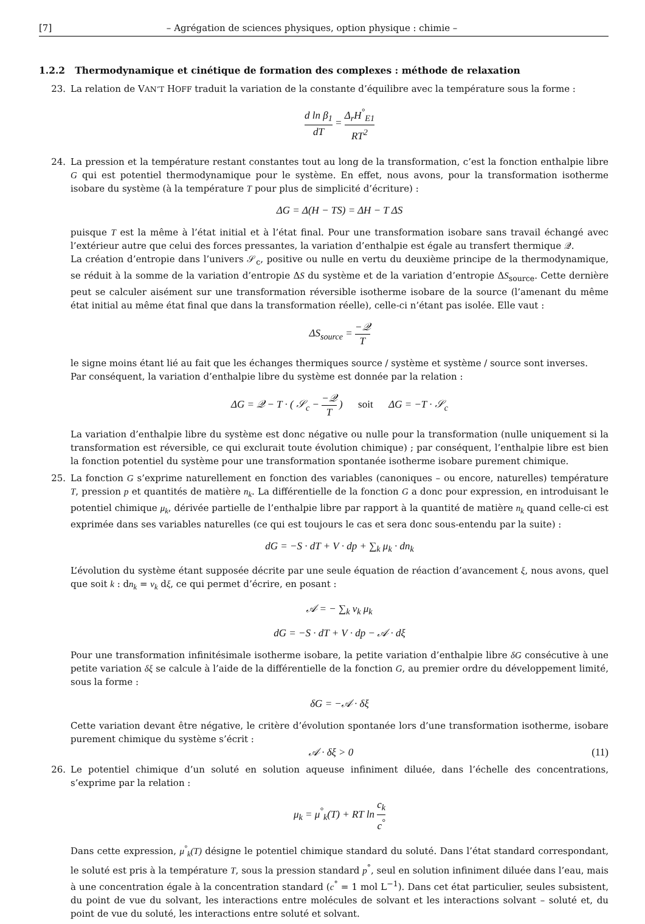[7] – Agrégation de sciences physiques, option physique : chimie –
1.2.2 Thermodynamique et cinétique de formation des complexes : méthode de relaxation
23. La relation de VAN’T HOFF traduit la variation de la constante d’équilibre avec la température sous la forme :
d ln β<sub>1</sub> dT = Δ<sub>r</sub>H<sup>°</sup><sub>E1</sub> RT<sup>2</sup>
24. La pression et la température restant constantes tout au long de la transformation, c’est la fonction enthalpie libre G qui est potentiel thermodynamique pour le système. En effet, nous avons, pour la transformation isotherme isobare du système (à la température T pour plus de simplicité d’écriture) :
ΔG = Δ(H − TS) = ΔH − T ΔS
puisque T est la même à l’état initial et à l’état final. Pour une transformation isobare sans travail échangé avec l’extérieur autre que celui des forces pressantes, la variation d’enthalpie est égale au transfert thermique 𝒬.
La création d’entropie dans l’univers 𝒮<sub>c</sub>, positive ou nulle en vertu du deuxième principe de la thermodynamique, se réduit à la somme de la variation d’entropie ΔS du système et de la variation d’entropie ΔS<sub>source</sub>. Cette dernière peut se calculer aisément sur une transformation réversible isotherme isobare de la source (l’amenant du même état initial au même état final que dans la transformation réelle), celle-ci n’étant pas isolée. Elle vaut :
ΔS<sub>source</sub> = −𝒬 T
le signe moins étant lié au fait que les échanges thermiques source / système et système / source sont inverses.
Par conséquent, la variation d’enthalpie libre du système est donnée par la relation :
ΔG = 𝒬 − T · ( 𝒮<sub>c</sub> − −𝒬 T ) soit ΔG = −T · 𝒮<sub>c</sub>
La variation d’enthalpie libre du système est donc négative ou nulle pour la transformation (nulle uniquement si la transformation est réversible, ce qui exclurait toute évolution chimique) ; par conséquent, l’enthalpie libre est bien la fonction potentiel du système pour une transformation spontanée isotherme isobare purement chimique.
25. La fonction G s’exprime naturellement en fonction des variables (canoniques – ou encore, naturelles) température T, pression p et quantités de matière n<sub>k</sub>. La différentielle de la fonction G a donc pour expression, en introduisant le potentiel chimique μ<sub>k</sub>, dérivée partielle de l’enthalpie libre par rapport à la quantité de matière n<sub>k</sub> quand celle-ci est exprimée dans ses variables naturelles (ce qui est toujours le cas et sera donc sous-entendu par la suite) :
dG = −S · dT + V · dp + ∑<sub>k</sub> μ<sub>k</sub> · dn<sub>k</sub>
L’évolution du système étant supposée décrite par une seule équation de réaction d’avancement ξ, nous avons, quel que soit k : dn<sub>k</sub> = ν<sub>k</sub> dξ, ce qui permet d’écrire, en posant :
𝒜 = − ∑<sub>k</sub> ν<sub>k</sub> μ<sub>k</sub>
dG = −S · dT + V · dp − 𝒜 · dξ
Pour une transformation infinitésimale isotherme isobare, la petite variation d’enthalpie libre δG consécutive à une petite variation δξ se calcule à l’aide de la différentielle de la fonction G, au premier ordre du développement limité, sous la forme :
δG = −𝒜 · δξ
Cette variation devant être négative, le critère d’évolution spontanée lors d’une transformation isotherme, isobare purement chimique du système s’écrit :
𝒜 · δξ > 0 (11)
26. Le potentiel chimique d’un soluté en solution aqueuse infiniment diluée, dans l’échelle des concentrations, s’exprime par la relation :
μ<sub>k</sub> = μ<sup>°</sup><sub>k</sub>(T) + RT ln c<sub>k</sub> c<sup>°</sup>
Dans cette expression, μ<sup>°</sup><sub>k</sub>(T) désigne le potentiel chimique standard du soluté. Dans l’état standard correspondant, le soluté est pris à la température T, sous la pression standard p<sup>°</sup>, seul en solution infiniment diluée dans l’eau, mais à une concentration égale à la concentration standard (c<sup>°</sup> = 1 mol L<sup>−1</sup>). Dans cet état particulier, seules subsistent, du point de vue du solvant, les interactions entre molécules de solvant et les interactions solvant – soluté et, du point de vue du soluté, les interactions entre soluté et solvant.